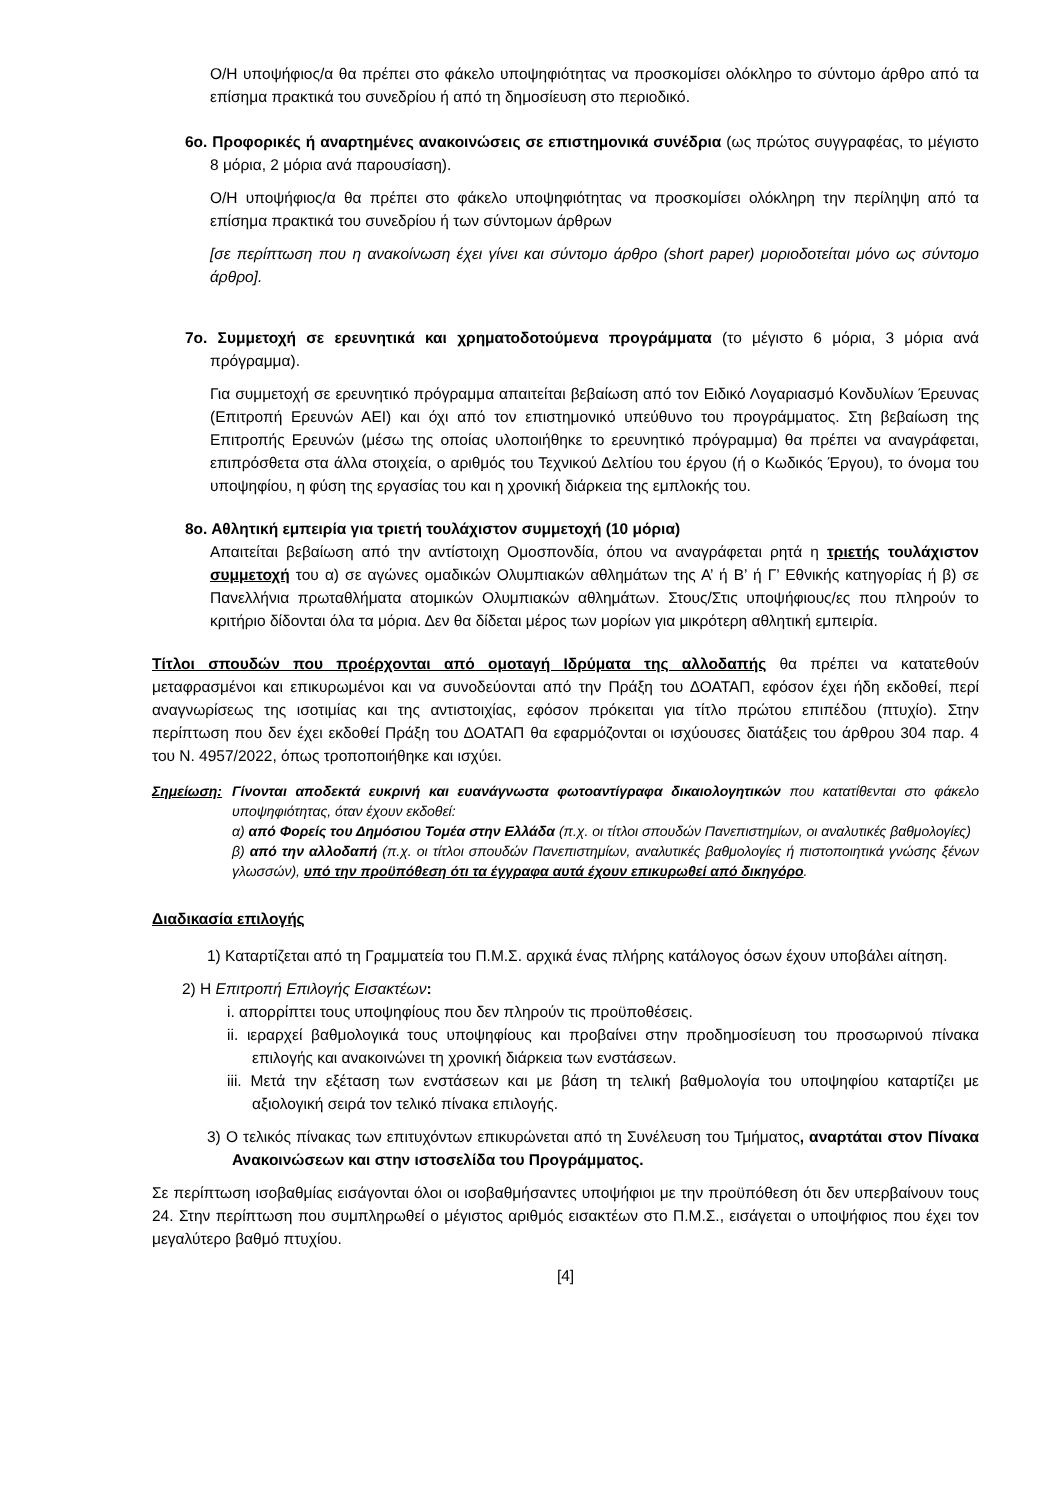Ο/Η υποψήφιος/α θα πρέπει στο φάκελο υποψηφιότητας να προσκομίσει ολόκληρο το σύντομο άρθρο από τα επίσημα πρακτικά του συνεδρίου ή από τη δημοσίευση στο περιοδικό.
6ο. Προφορικές ή αναρτημένες ανακοινώσεις σε επιστημονικά συνέδρια (ως πρώτος συγγραφέας, το μέγιστο 8 μόρια, 2 μόρια ανά παρουσίαση).
Ο/Η υποψήφιος/α θα πρέπει στο φάκελο υποψηφιότητας να προσκομίσει ολόκληρη την περίληψη από τα επίσημα πρακτικά του συνεδρίου ή των σύντομων άρθρων
[σε περίπτωση που η ανακοίνωση έχει γίνει και σύντομο άρθρο (short paper) μοριοδοτείται μόνο ως σύντομο άρθρο].
7ο. Συμμετοχή σε ερευνητικά και χρηματοδοτούμενα προγράμματα (το μέγιστο 6 μόρια, 3 μόρια ανά πρόγραμμα).
Για συμμετοχή σε ερευνητικό πρόγραμμα απαιτείται βεβαίωση από τον Ειδικό Λογαριασμό Κονδυλίων Έρευνας (Επιτροπή Ερευνών ΑΕΙ) και όχι από τον επιστημονικό υπεύθυνο του προγράμματος. Στη βεβαίωση της Επιτροπής Ερευνών (μέσω της οποίας υλοποιήθηκε το ερευνητικό πρόγραμμα) θα πρέπει να αναγράφεται, επιπρόσθετα στα άλλα στοιχεία, ο αριθμός του Τεχνικού Δελτίου του έργου (ή ο Κωδικός Έργου), το όνομα του υποψηφίου, η φύση της εργασίας του και η χρονική διάρκεια της εμπλοκής του.
8ο. Αθλητική εμπειρία για τριετή τουλάχιστον συμμετοχή (10 μόρια)
Απαιτείται βεβαίωση από την αντίστοιχη Ομοσπονδία, όπου να αναγράφεται ρητά η τριετής τουλάχιστον συμμετοχή του α) σε αγώνες ομαδικών Ολυμπιακών αθλημάτων της Α’ ή Β’ ή Γ’ Εθνικής κατηγορίας ή β) σε Πανελλήνια πρωταθλήματα ατομικών Ολυμπιακών αθλημάτων. Στους/Στις υποψήφιους/ες που πληρούν το κριτήριο δίδονται όλα τα μόρια. Δεν θα δίδεται μέρος των μορίων για μικρότερη αθλητική εμπειρία.
Τίτλοι σπουδών που προέρχονται από ομοταγή Ιδρύματα της αλλοδαπής θα πρέπει να κατατεθούν μεταφρασμένοι και επικυρωμένοι και να συνοδεύονται από την Πράξη του ΔΟΑΤΑΠ, εφόσον έχει ήδη εκδοθεί, περί αναγνωρίσεως της ισοτιμίας και της αντιστοιχίας, εφόσον πρόκειται για τίτλο πρώτου επιπέδου (πτυχίο). Στην περίπτωση που δεν έχει εκδοθεί Πράξη του ΔΟΑΤΑΠ θα εφαρμόζονται οι ισχύουσες διατάξεις του άρθρου 304 παρ. 4 του Ν. 4957/2022, όπως τροποποιήθηκε και ισχύει.
Σημείωση: Γίνονται αποδεκτά ευκρινή και ευανάγνωστα φωτοαντίγραφα δικαιολογητικών που κατατίθενται στο φάκελο υποψηφιότητας, όταν έχουν εκδοθεί:
α) από Φορείς του Δημόσιου Τομέα στην Ελλάδα (π.χ. οι τίτλοι σπουδών Πανεπιστημίων, οι αναλυτικές βαθμολογίες)
β) από την αλλοδαπή (π.χ. οι τίτλοι σπουδών Πανεπιστημίων, αναλυτικές βαθμολογίες ή πιστοποιητικά γνώσης ξένων γλωσσών), υπό την προϋπόθεση ότι τα έγγραφα αυτά έχουν επικυρωθεί από δικηγόρο.
Διαδικασία επιλογής
1) Καταρτίζεται από τη Γραμματεία του Π.Μ.Σ. αρχικά ένας πλήρης κατάλογος όσων έχουν υποβάλει αίτηση.
2) Η Επιτροπή Επιλογής Εισακτέων:
i. απορρίπτει τους υποψηφίους που δεν πληρούν τις προϋποθέσεις.
ii. ιεραρχεί βαθμολογικά τους υποψηφίους και προβαίνει στην προδημοσίευση του προσωρινού πίνακα επιλογής και ανακοινώνει τη χρονική διάρκεια των ενστάσεων.
iii. Μετά την εξέταση των ενστάσεων και με βάση τη τελική βαθμολογία του υποψηφίου καταρτίζει με αξιολογική σειρά τον τελικό πίνακα επιλογής.
3) Ο τελικός πίνακας των επιτυχόντων επικυρώνεται από τη Συνέλευση του Τμήματος, αναρτάται στον Πίνακα Ανακοινώσεων και στην ιστοσελίδα του Προγράμματος.
Σε περίπτωση ισοβαθμίας εισάγονται όλοι οι ισοβαθμήσαντες υποψήφιοι με την προϋπόθεση ότι δεν υπερβαίνουν τους 24. Στην περίπτωση που συμπληρωθεί ο μέγιστος αριθμός εισακτέων στο Π.Μ.Σ., εισάγεται ο υποψήφιος που έχει τον μεγαλύτερο βαθμό πτυχίου.
[4]